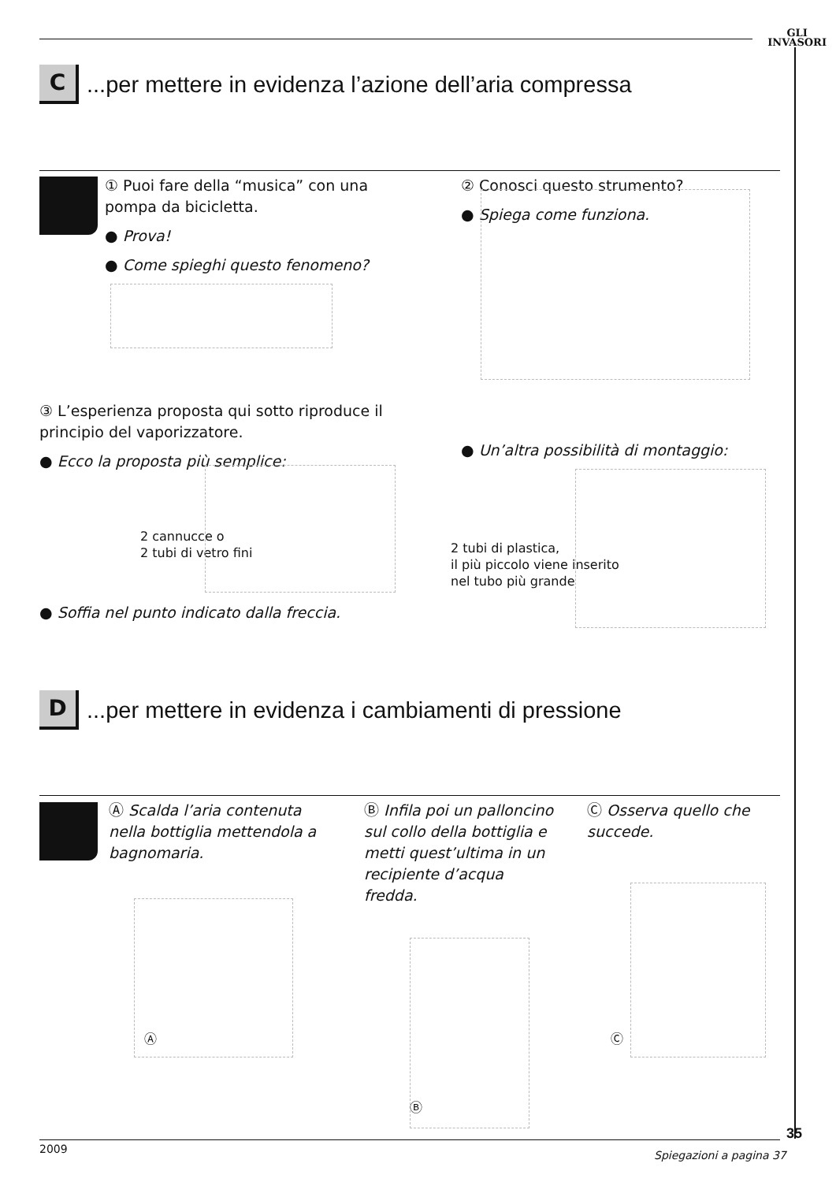GLI
INVASORI
C
...per mettere in evidenza l’azione dell’aria compressa
① Puoi fare della “musica” con una pompa da bicicletta.
● Prova!
● Come spieghi questo fenomeno?
② Conosci questo strumento?
● Spiega come funziona.
③ L’esperienza proposta qui sotto riproduce il principio del vaporizzatore.
● Ecco la proposta più semplice:
2 cannucce o
2 tubi di vetro fini
● Soffia nel punto indicato dalla freccia.
● Un’altra possibilità di montaggio:
2 tubi di plastica,
il più piccolo viene inserito
nel tubo più grande
D
...per mettere in evidenza i cambiamenti di pressione
Ⓐ Scalda l’aria contenuta nella bottiglia mettendola a bagnomaria.
Ⓑ Infila poi un palloncino sul collo della bottiglia e metti quest’ultima in un recipiente d’acqua fredda.
Ⓒ Osserva quello che succede.
Ⓐ
Ⓑ
Ⓒ
2009 Spiegazioni a pagina 37
35